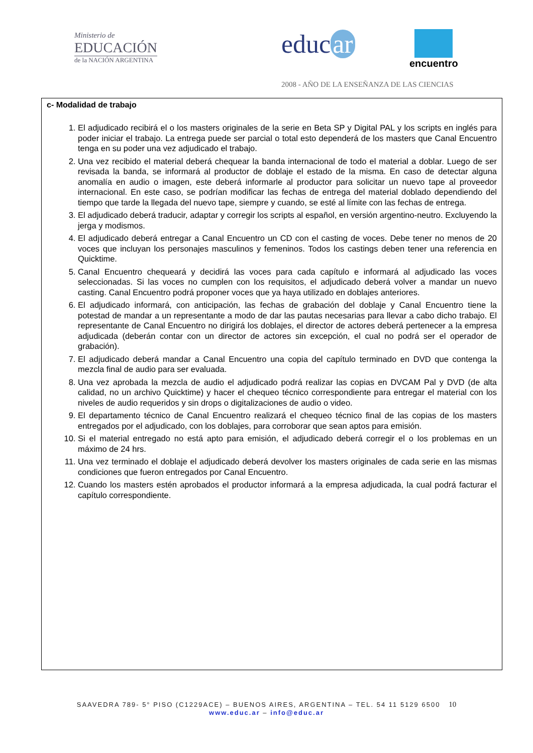Ministerio de
EDUCACIÓN
de la NACIÓN ARGENTINA
educ ar encuentro
2008 - AÑO DE LA ENSEÑANZA DE LAS CIENCIAS
c- Modalidad de trabajo
1. El adjudicado recibirá el o los masters originales de la serie en Beta SP y Digital PAL y los scripts en inglés para poder iniciar el trabajo. La entrega puede ser parcial o total esto dependerá de los masters que Canal Encuentro tenga en su poder una vez adjudicado el trabajo.
2. Una vez recibido el material deberá chequear la banda internacional de todo el material a doblar. Luego de ser revisada la banda, se informará al productor de doblaje el estado de la misma. En caso de detectar alguna anomalía en audio o imagen, este deberá informarle al productor para solicitar un nuevo tape al proveedor internacional. En este caso, se podrían modificar las fechas de entrega del material doblado dependiendo del tiempo que tarde la llegada del nuevo tape, siempre y cuando, se esté al límite con las fechas de entrega.
3. El adjudicado deberá traducir, adaptar y corregir los scripts al español, en versión argentino-neutro. Excluyendo la jerga y modismos.
4. El adjudicado deberá entregar a Canal Encuentro un CD con el casting de voces. Debe tener no menos de 20 voces que incluyan los personajes masculinos y femeninos. Todos los castings deben tener una referencia en Quicktime.
5. Canal Encuentro chequeará y decidirá las voces para cada capítulo e informará al adjudicado las voces seleccionadas. Si las voces no cumplen con los requisitos, el adjudicado deberá volver a mandar un nuevo casting. Canal Encuentro podrá proponer voces que ya haya utilizado en doblajes anteriores.
6. El adjudicado informará, con anticipación, las fechas de grabación del doblaje y Canal Encuentro tiene la potestad de mandar a un representante a modo de dar las pautas necesarias para llevar a cabo dicho trabajo. El representante de Canal Encuentro no dirigirá los doblajes, el director de actores deberá pertenecer a la empresa adjudicada (deberán contar con un director de actores sin excepción, el cual no podrá ser el operador de grabación).
7. El adjudicado deberá mandar a Canal Encuentro una copia del capítulo terminado en DVD que contenga la mezcla final de audio para ser evaluada.
8. Una vez aprobada la mezcla de audio el adjudicado podrá realizar las copias en DVCAM Pal y DVD (de alta calidad, no un archivo Quicktime) y hacer el chequeo técnico correspondiente para entregar el material con los niveles de audio requeridos y sin drops o digitalizaciones de audio o video.
9. El departamento técnico de Canal Encuentro realizará el chequeo técnico final de las copias de los masters entregados por el adjudicado, con los doblajes, para corroborar que sean aptos para emisión.
10. Si el material entregado no está apto para emisión, el adjudicado deberá corregir el o los problemas en un máximo de 24 hrs.
11. Una vez terminado el doblaje el adjudicado deberá devolver los masters originales de cada serie en las mismas condiciones que fueron entregados por Canal Encuentro.
12. Cuando los masters estén aprobados el productor informará a la empresa adjudicada, la cual podrá facturar el capítulo correspondiente.
SAAVEDRA 789- 5° PISO (C1229ACE) – BUENOS AIRES, ARGENTINA – TEL. 54 11 5129 6500 10
www.educ.ar – info@educ.ar